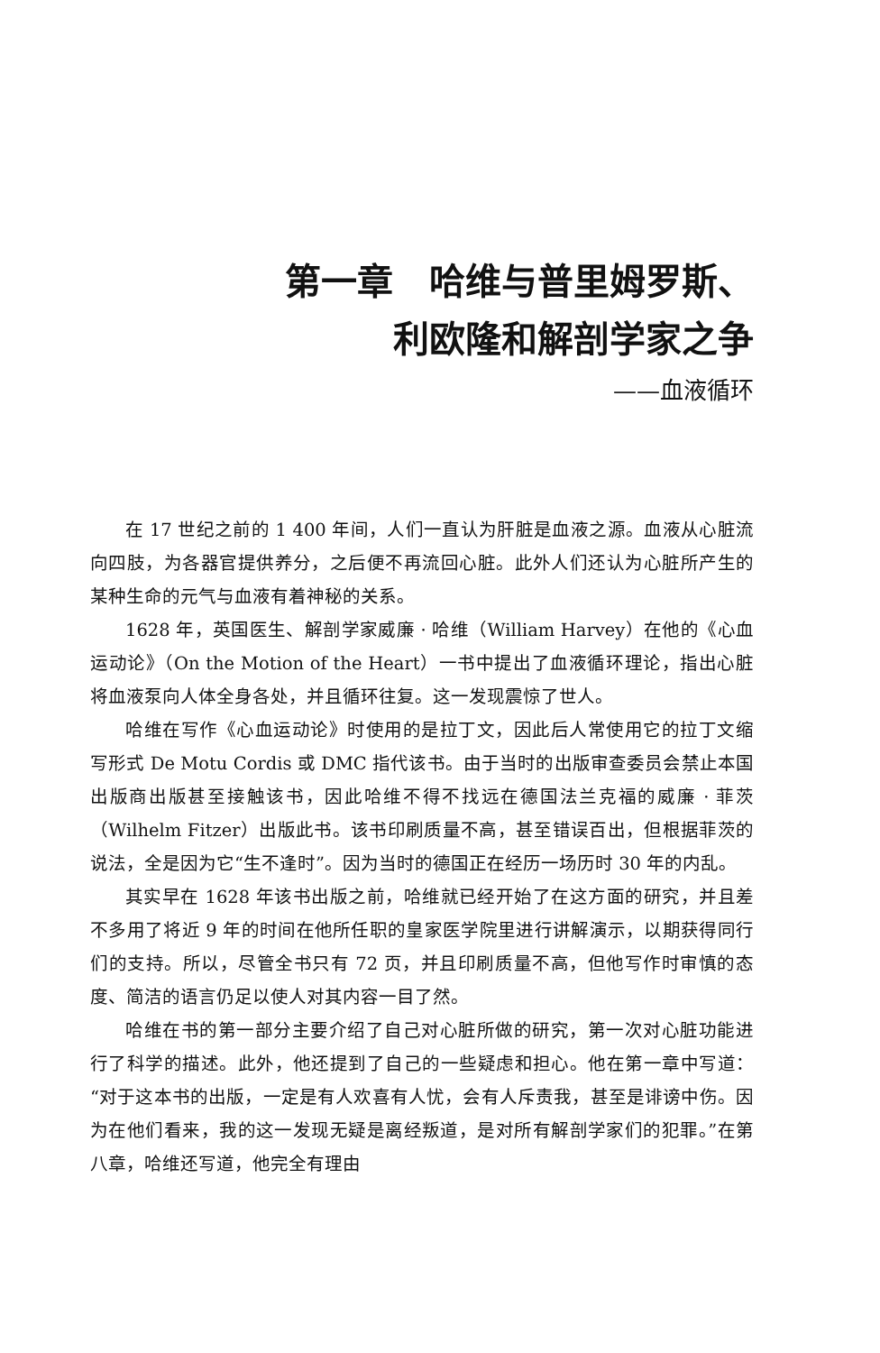第一章　哈维与普里姆罗斯、
利欧隆和解剖学家之争
——血液循环
在 17 世纪之前的 1 400 年间，人们一直认为肝脏是血液之源。血液从心脏流向四肢，为各器官提供养分，之后便不再流回心脏。此外人们还认为心脏所产生的某种生命的元气与血液有着神秘的关系。
1628 年，英国医生、解剖学家威廉 · 哈维（William Harvey）在他的《心血运动论》（On the Motion of the Heart）一书中提出了血液循环理论，指出心脏将血液泵向人体全身各处，并且循环往复。这一发现震惊了世人。
哈维在写作《心血运动论》时使用的是拉丁文，因此后人常使用它的拉丁文缩写形式 De Motu Cordis 或 DMC 指代该书。由于当时的出版审查委员会禁止本国出版商出版甚至接触该书，因此哈维不得不找远在德国法兰克福的威廉 · 菲茨（Wilhelm Fitzer）出版此书。该书印刷质量不高，甚至错误百出，但根据菲茨的说法，全是因为它“生不逢时”。因为当时的德国正在经历一场历时 30 年的内乱。
其实早在 1628 年该书出版之前，哈维就已经开始了在这方面的研究，并且差不多用了将近 9 年的时间在他所任职的皇家医学院里进行讲解演示，以期获得同行们的支持。所以，尽管全书只有 72 页，并且印刷质量不高，但他写作时审慎的态度、简洁的语言仍足以使人对其内容一目了然。
哈维在书的第一部分主要介绍了自己对心脏所做的研究，第一次对心脏功能进行了科学的描述。此外，他还提到了自己的一些疑虑和担心。他在第一章中写道：“对于这本书的出版，一定是有人欢喜有人忧，会有人斥责我，甚至是诽谤中伤。因为在他们看来，我的这一发现无疑是离经叛道，是对所有解剖学家们的犯罪。”在第八章，哈维还写道，他完全有理由